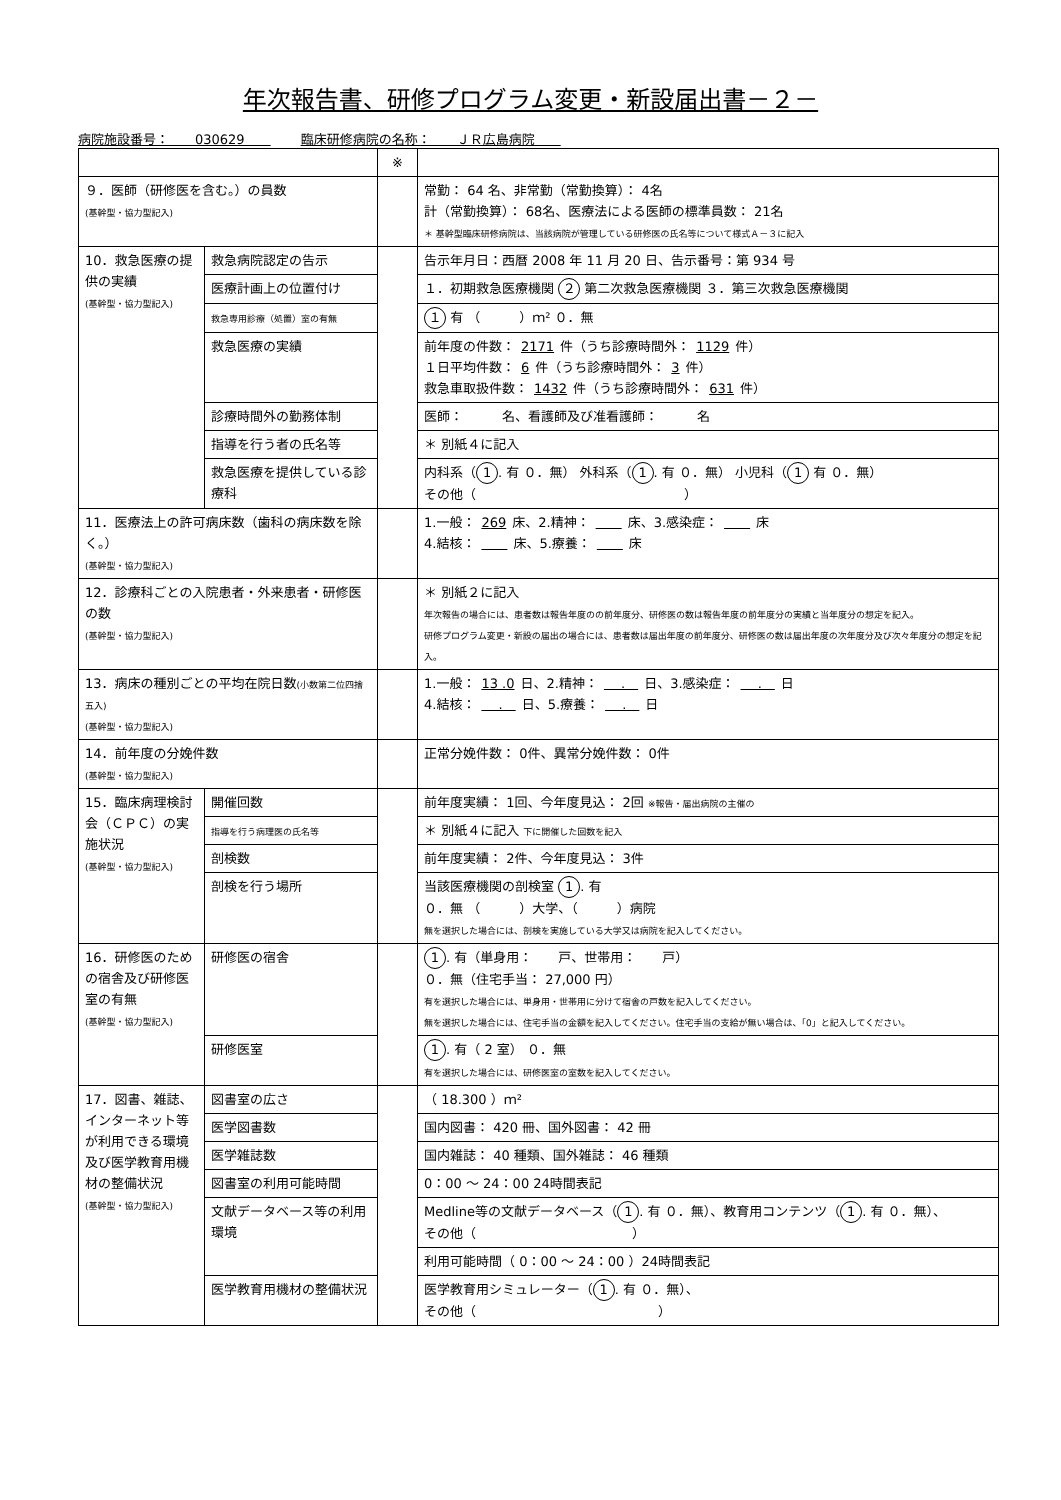年次報告書、研修プログラム変更・新設届出書－２－
病院施設番号：　　030629　　臨床研修病院の名称：　　ＪＲ広島病院　　
| | | ※ | |
| ９．医師（研修医を含む。）の員数 (基幹型・協力型記入) | | | 常勤： 64 名、非常勤（常勤換算）： 4名 計（常勤換算）： 68名、医療法による医師の標準員数： 21名 ＊ 基幹型臨床研修病院は、当該病院が管理している研修医の氏名等について様式Ａ－３に記入 |
| 10．救急医療の提供の実績 (基幹型・協力型記入) | 救急病院認定の告示 | | 告示年月日：西暦 2008 年 11 月 20 日、告示番号：第 934 号 |
| | 医療計画上の位置付け | | １．初期救急医療機関 ２ 第二次救急医療機関 ３．第三次救急医療機関 |
| | 救急専用診療（処置）室の有無 | | １ 有 （ ）ｍ² ０．無 |
| | 救急医療の実績 | | 前年度の件数： 2171 件（うち診療時間外： 1129 件） １日平均件数： 6 件（うち診療時間外： 3 件） 救急車取扱件数： 1432 件（うち診療時間外： 631 件） |
| | 診療時間外の勤務体制 | | 医師： 名、看護師及び准看護師： 名 |
| | 指導を行う者の氏名等 | | ＊ 別紙４に記入 |
| | 救急医療を提供している診療科 | | 内科系（ 1 . 有 ０．無） 外科系（ 1 . 有 ０．無） 小児科（ 1 有 ０．無） その他（ ） |
| 11．医療法上の許可病床数（歯科の病床数を除く。） (基幹型・協力型記入) | | | 1.一般： 269 床、2.精神： 床、3.感染症： 床 4.結核： 床、5.療養： 床 |
| 12．診療科ごとの入院患者・外来患者・研修医の数 (基幹型・協力型記入) | | | ＊ 別紙２に記入 年次報告の場合には、患者数は報告年度のの前年度分、研修医の数は報告年度の前年度分の実績と当年度分の想定を記入。 研修プログラム変更・新設の届出の場合には、患者数は届出年度の前年度分、研修医の数は届出年度の次年度分及び次々年度分の想定を記入。 |
| 13．病床の種別ごとの平均在院日数 (小数第二位四捨五入) (基幹型・協力型記入) | | | 1.一般： 13 .0 日、2.精神： . 日、3.感染症： . 日 4.結核： . 日、5.療養： . 日 |
| 14．前年度の分娩件数 (基幹型・協力型記入) | | | 正常分娩件数： 0件、異常分娩件数： 0件 |
| 15．臨床病理検討会（ＣＰＣ）の実施状況 (基幹型・協力型記入) | 開催回数 | | 前年度実績： 1回、今年度見込： 2回 ※報告・届出病院の主催の |
| | 指導を行う病理医の氏名等 | | ＊ 別紙４に記入 下に開催した回数を記入 |
| | 剖検数 | | 前年度実績： 2件、今年度見込： 3件 |
| | 剖検を行う場所 | | 当該医療機関の剖検室 1 . 有 ０．無 （ ）大学、（ ）病院 無を選択した場合には、剖検を実施している大学又は病院を記入してください。 |
| 16．研修医のための宿舎及び研修医室の有無 (基幹型・協力型記入) | 研修医の宿舎 | | 1 . 有（単身用： 戸、世帯用： 戸） ０．無（住宅手当： 27,000 円） 有を選択した場合には、単身用・世帯用に分けて宿舎の戸数を記入してください。 無を選択した場合には、住宅手当の金額を記入してください。住宅手当の支給が無い場合は、「0」と記入してください。 |
| | 研修医室 | | 1 . 有（ 2 室） ０．無 有を選択した場合には、研修医室の室数を記入してください。 |
| 17．図書、雑誌、インターネット等が利用できる環境及び医学教育用機材の整備状況 (基幹型・協力型記入) | 図書室の広さ | | （ 18.300 ）ｍ² |
| | 医学図書数 | | 国内図書： 420 冊、国外図書： 42 冊 |
| | 医学雑誌数 | | 国内雑誌： 40 種類、国外雑誌： 46 種類 |
| | 図書室の利用可能時間 | | 0：00 ～ 24：00 24時間表記 |
| | 文献データベース等の利用環境 | | Medline等の文献データベース（ 1 . 有 ０．無）、教育用コンテンツ（ 1 . 有 ０．無）、 その他（ ） |
| | | | 利用可能時間（ 0：00 ～ 24：00 ）24時間表記 |
| | 医学教育用機材の整備状況 | | 医学教育用シミュレーター（ 1 . 有 ０．無）、 その他（ ） |